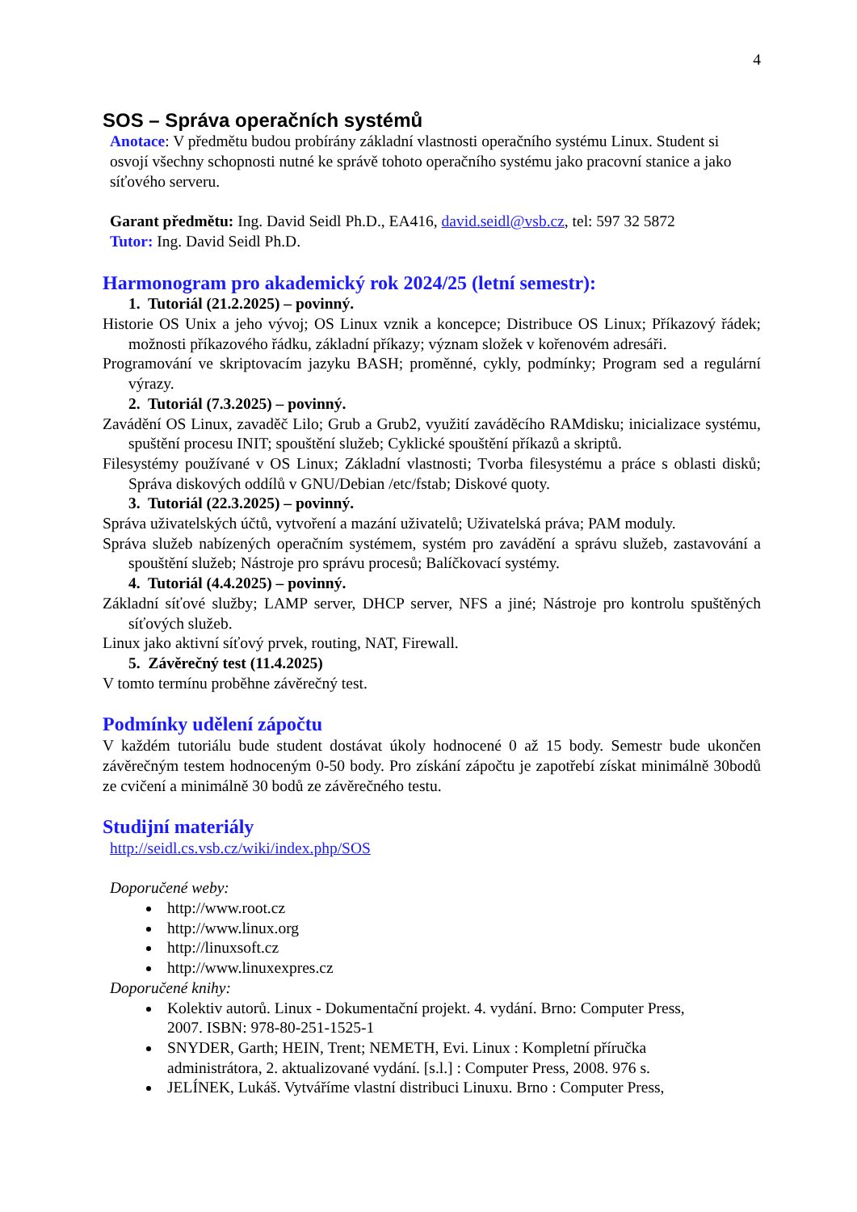4
SOS – Správa operačních systémů
Anotace: V předmětu budou probírány základní vlastnosti operačního systému Linux. Student si osvojí všechny schopnosti nutné ke správě tohoto operačního systému jako pracovní stanice a jako síťového serveru.
Garant předmětu: Ing. David Seidl Ph.D., EA416, david.seidl@vsb.cz, tel: 597 32 5872
Tutor: Ing. David Seidl Ph.D.
Harmonogram pro akademický rok 2024/25 (letní semestr):
1. Tutoriál (21.2.2025) – povinný.
Historie OS Unix a jeho vývoj; OS Linux vznik a koncepce; Distribuce OS Linux; Příkazový řádek; možnosti příkazového řádku, základní příkazy; význam složek v kořenovém adresáři.
Programování ve skriptovacím jazyku BASH; proměnné, cykly, podmínky; Program sed a regulární výrazy.
2. Tutoriál (7.3.2025) – povinný.
Zavádění OS Linux, zavaděč Lilo; Grub a Grub2, využití zaváděcího RAMdisku; inicializace systému, spuštění procesu INIT; spouštění služeb; Cyklické spouštění příkazů a skriptů.
Filesystémy používané v OS Linux; Základní vlastnosti; Tvorba filesystému a práce s oblasti disků; Správa diskových oddílů v GNU/Debian /etc/fstab; Diskové quoty.
3. Tutoriál (22.3.2025) – povinný.
Správa uživatelských účtů, vytvoření a mazání uživatelů; Uživatelská práva; PAM moduly.
Správa služeb nabízených operačním systémem, systém pro zavádění a správu služeb, zastavování a spouštění služeb; Nástroje pro správu procesů; Balíčkovací systémy.
4. Tutoriál (4.4.2025) – povinný.
Základní síťové služby; LAMP server, DHCP server, NFS a jiné; Nástroje pro kontrolu spuštěných síťových služeb.
Linux jako aktivní síťový prvek, routing, NAT, Firewall.
5. Závěrečný test (11.4.2025)
V tomto termínu proběhne závěrečný test.
Podmínky udělení zápočtu
V každém tutoriálu bude student dostávat úkoly hodnocené 0 až 15 body. Semestr bude ukončen závěrečným testem hodnoceným 0-50 body. Pro získání zápočtu je zapotřebí získat minimálně 30bodů ze cvičení a minimálně 30 bodů ze závěrečného testu.
Studijní materiály
http://seidl.cs.vsb.cz/wiki/index.php/SOS
Doporučené weby:
http://www.root.cz
http://www.linux.org
http://linuxsoft.cz
http://www.linuxexpres.cz
Doporučené knihy:
Kolektiv autorů. Linux - Dokumentační projekt. 4. vydání. Brno: Computer Press, 2007. ISBN: 978-80-251-1525-1
SNYDER, Garth; HEIN, Trent; NEMETH, Evi. Linux : Kompletní příručka administrátora, 2. aktualizované vydání. [s.l.] : Computer Press, 2008. 976 s.
JELÍNEK, Lukáš. Vytváříme vlastní distribuci Linuxu. Brno : Computer Press,